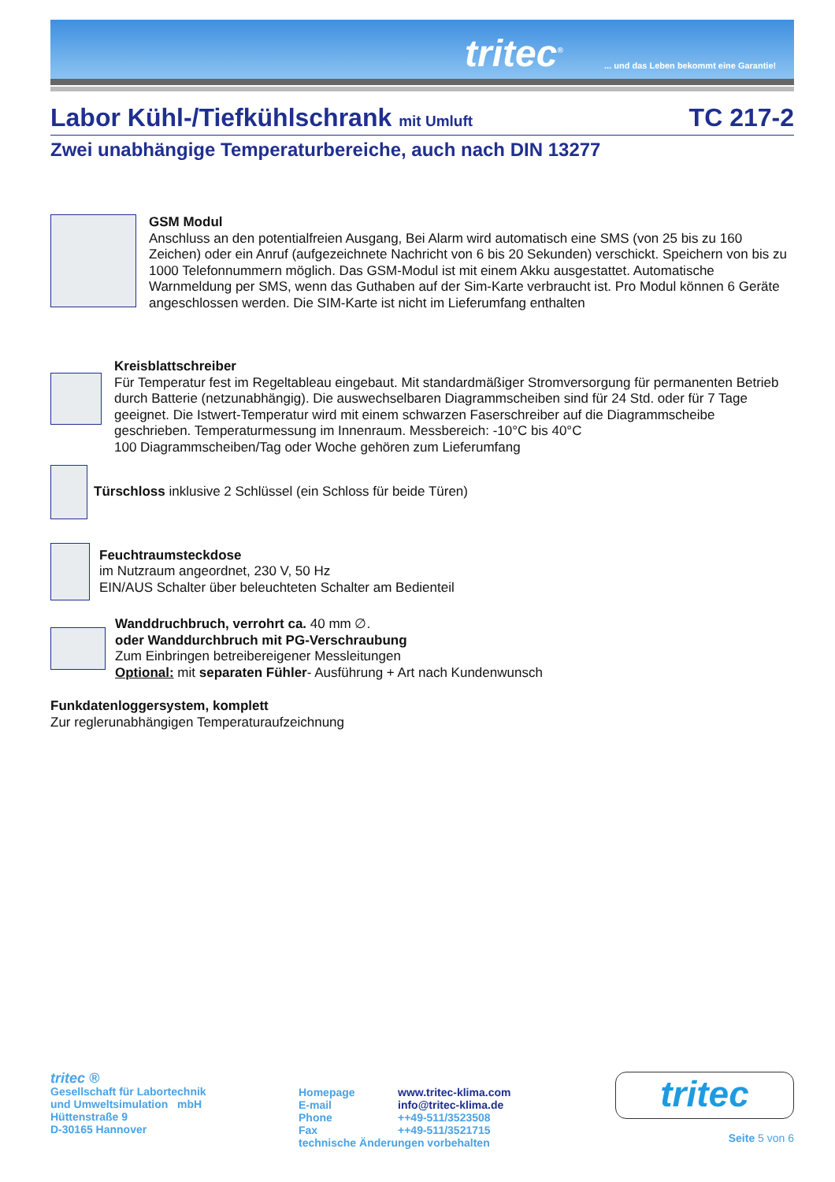tritec<sup>®</sup>
... und das Leben bekommt eine Garantie!
Labor Kühl-/Tiefkühlschrank mit Umluft TC 217-2
Zwei unabhängige Temperaturbereiche, auch nach DIN 13277
GSM Modul
Anschluss an den potentialfreien Ausgang, Bei Alarm wird automatisch eine SMS (von 25 bis zu 160 Zeichen) oder ein Anruf (aufgezeichnete Nachricht von 6 bis 20 Sekunden) verschickt. Speichern von bis zu 1000 Telefonnummern möglich. Das GSM-Modul ist mit einem Akku ausgestattet. Automatische Warnmeldung per SMS, wenn das Guthaben auf der Sim-Karte verbraucht ist. Pro Modul können 6 Geräte angeschlossen werden. Die SIM-Karte ist nicht im Lieferumfang enthalten
Kreisblattschreiber
Für Temperatur fest im Regeltableau eingebaut. Mit standardmäßiger Stromversorgung für permanenten Betrieb durch Batterie (netzunabhängig). Die auswechselbaren Diagrammscheiben sind für 24 Std. oder für 7 Tage geeignet. Die Istwert-Temperatur wird mit einem schwarzen Faserschreiber auf die Diagrammscheibe geschrieben. Temperaturmessung im Innenraum. Messbereich: -10°C bis 40°C
100 Diagrammscheiben/Tag oder Woche gehören zum Lieferumfang
Türschloss inklusive 2 Schlüssel (ein Schloss für beide Türen)
Feuchtraumsteckdose
im Nutzraum angeordnet, 230 V, 50 Hz
EIN/AUS Schalter über beleuchteten Schalter am Bedienteil
Wanddruchbruch, verrohrt ca. 40 mm ∅.
oder Wanddurchbruch mit PG-Verschraubung
Zum Einbringen betreibereigener Messleitungen
Optional: mit separaten Fühler- Ausführung + Art nach Kundenwunsch
Funkdatenloggersystem, komplett
Zur reglerunabhängigen Temperaturaufzeichnung
tritec ®
Gesellschaft für Labortechnik
und Umweltsimulation mbH
Hüttenstraße 9
D-30165 Hannover
Homepage www.tritec-klima.com
E-mail info@tritec-klima.de
Phone ++49-511/3523508
Fax ++49-511/3521715
technische Änderungen vorbehalten
tritec
Seite 5 von 6